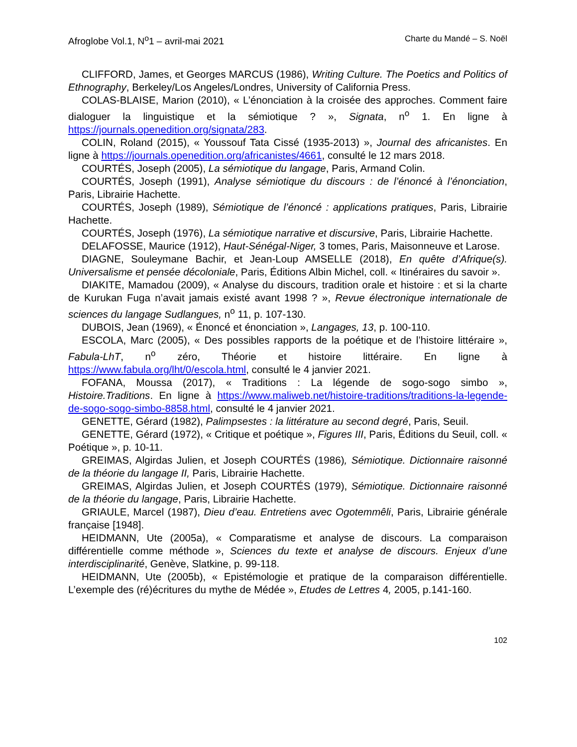Afroglobe Vol.1, N<sup>o</sup>1 – avril-mai 2021 Charte du Mandé – S. Noël
CLIFFORD, James, et Georges MARCUS (1986), Writing Culture. The Poetics and Politics of Ethnography, Berkeley/Los Angeles/Londres, University of California Press.
COLAS-BLAISE, Marion (2010), « L’énonciation à la croisée des approches. Comment faire dialoguer la linguistique et la sémiotique ? », Signata, n<sup>o</sup> 1. En ligne à https://journals.openedition.org/signata/283.
COLIN, Roland (2015), « Youssouf Tata Cissé (1935-2013) », Journal des africanistes. En ligne à https://journals.openedition.org/africanistes/4661, consulté le 12 mars 2018.
COURTÉS, Joseph (2005), La sémiotique du langage, Paris, Armand Colin.
COURTÉS, Joseph (1991), Analyse sémiotique du discours : de l’énoncé à l’énonciation, Paris, Librairie Hachette.
COURTÉS, Joseph (1989), Sémiotique de l’énoncé : applications pratiques, Paris, Librairie Hachette.
COURTÉS, Joseph (1976), La sémiotique narrative et discursive, Paris, Librairie Hachette.
DELAFOSSE, Maurice (1912), Haut-Sénégal-Niger, 3 tomes, Paris, Maisonneuve et Larose.
DIAGNE, Souleymane Bachir, et Jean-Loup AMSELLE (2018), En quête d’Afrique(s). Universalisme et pensée décoloniale, Paris, Éditions Albin Michel, coll. « Itinéraires du savoir ».
DIAKITE, Mamadou (2009), « Analyse du discours, tradition orale et histoire : et si la charte de Kurukan Fuga n’avait jamais existé avant 1998 ? », Revue électronique internationale de sciences du langage Sudlangues, n<sup>o</sup> 11, p. 107-130.
DUBOIS, Jean (1969), « Énoncé et énonciation », Langages, 13, p. 100-110.
ESCOLA, Marc (2005), « Des possibles rapports de la poétique et de l’histoire littéraire », Fabula-LhT, n<sup>o</sup> zéro, Théorie et histoire littéraire. En ligne à https://www.fabula.org/lht/0/escola.html, consulté le 4 janvier 2021.
FOFANA, Moussa (2017), « Traditions : La légende de sogo-sogo simbo », Histoire.Traditions. En ligne à https://www.maliweb.net/histoire-traditions/traditions-la-legende-de-sogo-sogo-simbo-8858.html, consulté le 4 janvier 2021.
GENETTE, Gérard (1982), Palimpsestes : la littérature au second degré, Paris, Seuil.
GENETTE, Gérard (1972), « Critique et poétique », Figures III, Paris, Éditions du Seuil, coll. « Poétique », p. 10-11.
GREIMAS, Algirdas Julien, et Joseph COURTÉS (1986), Sémiotique. Dictionnaire raisonné de la théorie du langage II, Paris, Librairie Hachette.
GREIMAS, Algirdas Julien, et Joseph COURTÉS (1979), Sémiotique. Dictionnaire raisonné de la théorie du langage, Paris, Librairie Hachette.
GRIAULE, Marcel (1987), Dieu d’eau. Entretiens avec Ogotemmêli, Paris, Librairie générale française [1948].
HEIDMANN, Ute (2005a), « Comparatisme et analyse de discours. La comparaison différentielle comme méthode », Sciences du texte et analyse de discours. Enjeux d’une interdisciplinarité, Genève, Slatkine, p. 99-118.
HEIDMANN, Ute (2005b), « Epistémologie et pratique de la comparaison différentielle. L’exemple des (ré)écritures du mythe de Médée », Etudes de Lettres 4, 2005, p.141-160.
102